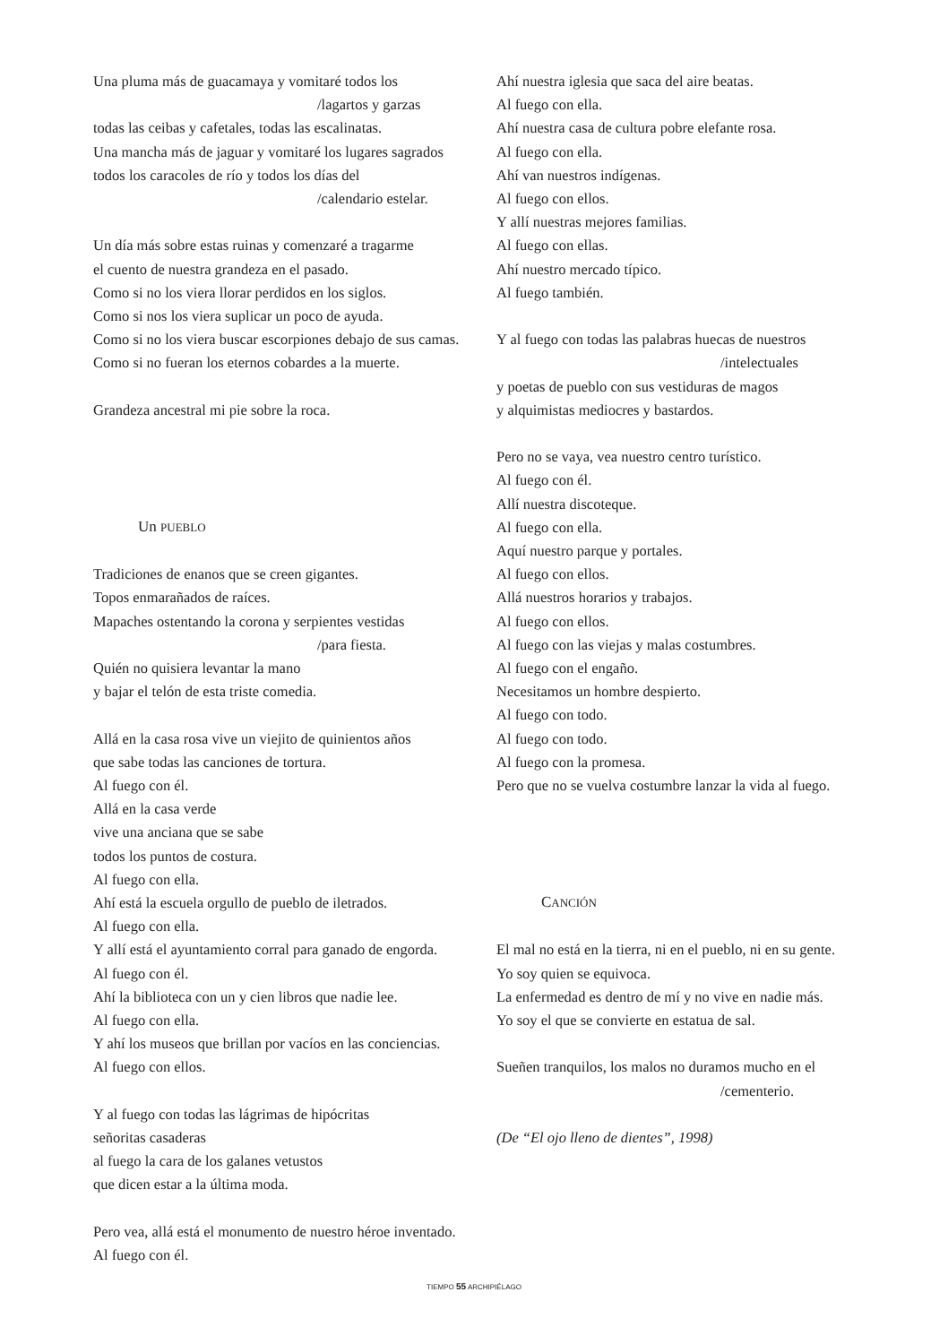Una pluma más de guacamaya y vomitaré todos los
/lagartos y garzas
todas las ceibas y cafetales, todas las escalinatas.
Una mancha más de jaguar y vomitaré los lugares sagrados
todos los caracoles de río y todos los días del
/calendario estelar.
Un día más sobre estas ruinas y comenzaré a tragarme
el cuento de nuestra grandeza en el pasado.
Como si no los viera llorar perdidos en los siglos.
Como si nos los viera suplicar un poco de ayuda.
Como si no los viera buscar escorpiones debajo de sus camas.
Como si no fueran los eternos cobardes a la muerte.
Grandeza ancestral mi pie sobre la roca.
Un PUEBLO
Tradiciones de enanos que se creen gigantes.
Topos enmarañados de raíces.
Mapaches ostentando la corona y serpientes vestidas
/para fiesta.
Quién no quisiera levantar la mano
y bajar el telón de esta triste comedia.
Allá en la casa rosa vive un viejito de quinientos años
que sabe todas las canciones de tortura.
Al fuego con él.
Allá en la casa verde
vive una anciana que se sabe
todos los puntos de costura.
Al fuego con ella.
Ahí está la escuela orgullo de pueblo de iletrados.
Al fuego con ella.
Y allí está el ayuntamiento corral para ganado de engorda.
Al fuego con él.
Ahí la biblioteca con un y cien libros que nadie lee.
Al fuego con ella.
Y ahí los museos que brillan por vacíos en las conciencias.
Al fuego con ellos.
Y al fuego con todas las lágrimas de hipócritas
señoritas casaderas
al fuego la cara de los galanes vetustos
que dicen estar a la última moda.
Pero vea, allá está el monumento de nuestro héroe inventado.
Al fuego con él.
Ahí nuestra iglesia que saca del aire beatas.
Al fuego con ella.
Ahí nuestra casa de cultura pobre elefante rosa.
Al fuego con ella.
Ahí van nuestros indígenas.
Al fuego con ellos.
Y allí nuestras mejores familias.
Al fuego con ellas.
Ahí nuestro mercado típico.
Al fuego también.
Y al fuego con todas las palabras huecas de nuestros
/intelectuales
y poetas de pueblo con sus vestiduras de magos
y alquimistas mediocres y bastardos.
Pero no se vaya, vea nuestro centro turístico.
Al fuego con él.
Allí nuestra discoteque.
Al fuego con ella.
Aquí nuestro parque y portales.
Al fuego con ellos.
Allá nuestros horarios y trabajos.
Al fuego con ellos.
Al fuego con las viejas y malas costumbres.
Al fuego con el engaño.
Necesitamos un hombre despierto.
Al fuego con todo.
Al fuego con todo.
Al fuego con la promesa.
Pero que no se vuelva costumbre lanzar la vida al fuego.
CANCIÓN
El mal no está en la tierra, ni en el pueblo, ni en su gente.
Yo soy quien se equivoca.
La enfermedad es dentro de mí y no vive en nadie más.
Yo soy el que se convierte en estatua de sal.
Sueñen tranquilos, los malos no duramos mucho en el
/cementerio.
(De “El ojo lleno de dientes”, 1998)
TIEMPO 55 ARCHIPIÉLAGO